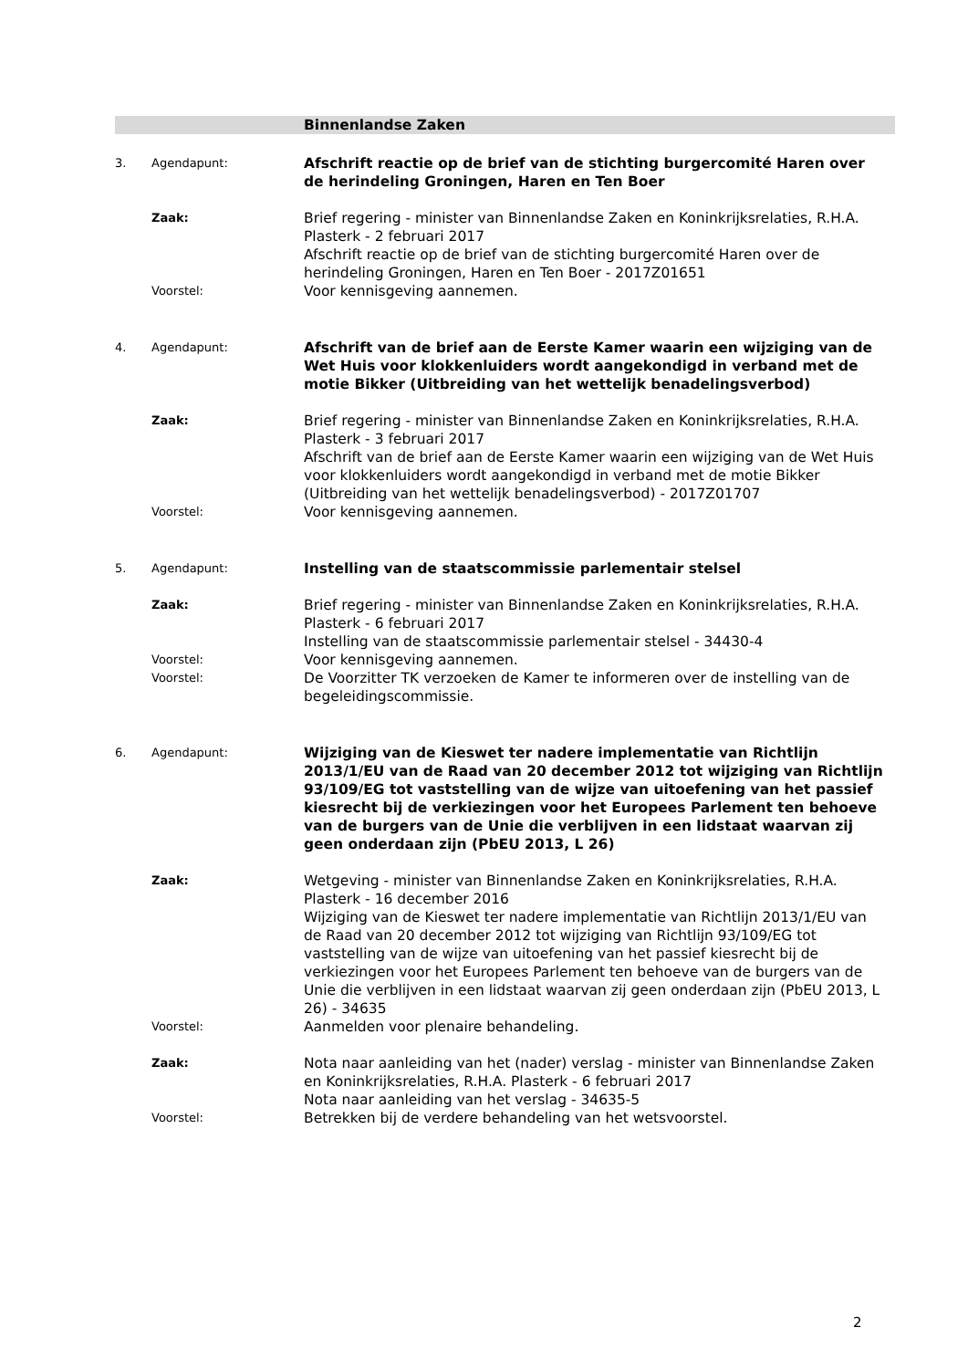Binnenlandse Zaken
3. Agendapunt:
Afschrift reactie op de brief van de stichting burgercomité Haren over de herindeling Groningen, Haren en Ten Boer
Zaak:
Brief regering - minister van Binnenlandse Zaken en Koninkrijksrelaties, R.H.A. Plasterk - 2 februari 2017
Afschrift reactie op de brief van de stichting burgercomité Haren over de herindeling Groningen, Haren en Ten Boer - 2017Z01651
Voorstel:
Voor kennisgeving aannemen.
4. Agendapunt:
Afschrift van de brief aan de Eerste Kamer waarin een wijziging van de Wet Huis voor klokkenluiders wordt aangekondigd in verband met de motie Bikker (Uitbreiding van het wettelijk benadelingsverbod)
Zaak:
Brief regering - minister van Binnenlandse Zaken en Koninkrijksrelaties, R.H.A. Plasterk - 3 februari 2017
Afschrift van de brief aan de Eerste Kamer waarin een wijziging van de Wet Huis voor klokkenluiders wordt aangekondigd in verband met de motie Bikker (Uitbreiding van het wettelijk benadelingsverbod) - 2017Z01707
Voorstel:
Voor kennisgeving aannemen.
5. Agendapunt:
Instelling van de staatscommissie parlementair stelsel
Zaak:
Brief regering - minister van Binnenlandse Zaken en Koninkrijksrelaties, R.H.A. Plasterk - 6 februari 2017
Instelling van de staatscommissie parlementair stelsel - 34430-4
Voorstel:
Voor kennisgeving aannemen.
Voorstel:
De Voorzitter TK verzoeken de Kamer te informeren over de instelling van de begeleidingscommissie.
6. Agendapunt:
Wijziging van de Kieswet ter nadere implementatie van Richtlijn 2013/1/EU van de Raad van 20 december 2012 tot wijziging van Richtlijn 93/109/EG tot vaststelling van de wijze van uitoefening van het passief kiesrecht bij de verkiezingen voor het Europees Parlement ten behoeve van de burgers van de Unie die verblijven in een lidstaat waarvan zij geen onderdaan zijn (PbEU 2013, L 26)
Zaak:
Wetgeving - minister van Binnenlandse Zaken en Koninkrijksrelaties, R.H.A. Plasterk - 16 december 2016
Wijziging van de Kieswet ter nadere implementatie van Richtlijn 2013/1/EU van de Raad van 20 december 2012 tot wijziging van Richtlijn 93/109/EG tot vaststelling van de wijze van uitoefening van het passief kiesrecht bij de verkiezingen voor het Europees Parlement ten behoeve van de burgers van de Unie die verblijven in een lidstaat waarvan zij geen onderdaan zijn (PbEU 2013, L 26) - 34635
Voorstel:
Aanmelden voor plenaire behandeling.
Zaak:
Nota naar aanleiding van het (nader) verslag - minister van Binnenlandse Zaken en Koninkrijksrelaties, R.H.A. Plasterk - 6 februari 2017
Nota naar aanleiding van het verslag - 34635-5
Voorstel:
Betrekken bij de verdere behandeling van het wetsvoorstel.
2